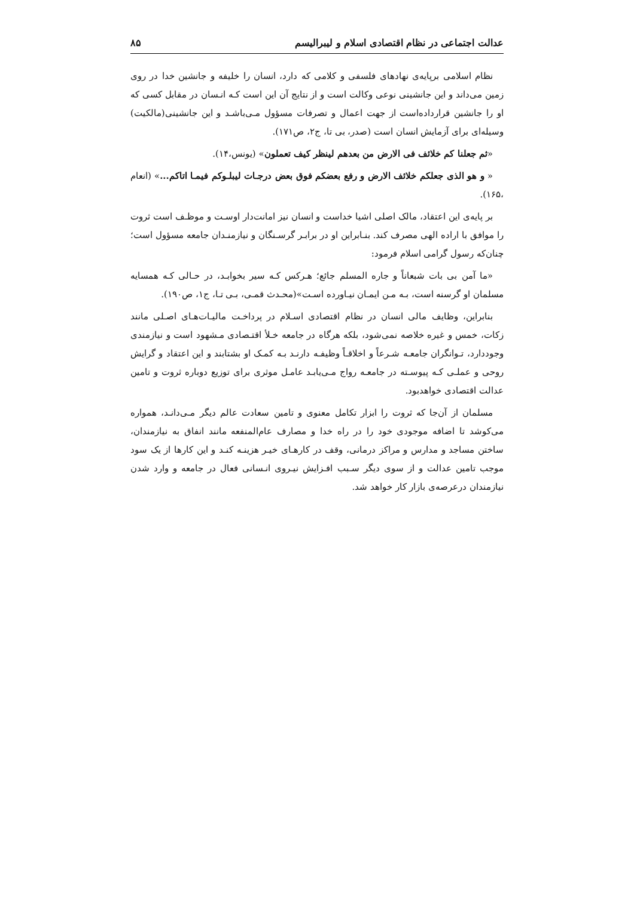عدالت اجتماعی در نظام اقتصادی اسلام و لیبرالیسم ۸۵
نظام اسلامی برپایه‌ی نهادهای فلسفی و کلامی که دارد، انسان را خلیفه و جانشین خدا در روی زمین می‌داند و این جانشینی نوعی وکالت است و از نتایج آن این است کـه انـسان در مقابل کسی که او را جانشین قرارداده‌است از جهت اعمال و تصرفات مسؤول مـی‌باشـد و این جانشینی(مالکیت) وسیله‌ای برای آزمایش انسان است (صدر، بی تا، ج۲، ص۱۷۱).
«ثم جعلنا کم خلائف فی الارض من بعدهم لینظر کیف تعملون» (یونس،۱۴).
« و هو الذی جعلکم خلائف الارض و رفع بعضکم فوق بعض درجـات لیبلـوکم فیمـا اتاکم...» (انعام ،۱۶۵).
بر پایه‌ی این اعتقاد، مالک اصلی اشیا خداست و انسان نیز امانت‌دار اوسـت و موظـف است ثروت را موافق با اراده الهی مصرف کند. بنـابراین او در برابـر گرسـنگان و نیازمنـدان جامعه مسؤول است؛ چنان‌که رسول گرامی اسلام فرمود:
«ما آمن بی بات شبعاناً و جاره المسلم جائع؛ هـرکس کـه سیر بخوابـد، در حـالی کـه همسایه مسلمان او گرسنه است، بـه مـن ایمـان نیـاورده اسـت»(محـدث قمـی، بـی تـا، ج۱، ص۱۹۰).
بنابراین، وظایف مالی انسان در نظام اقتصادی اسـلام در پرداخـت مالیـات‌هـای اصـلی مانند زکات، خمس و غیره خلاصه نمی‌شود، بلکه هرگاه در جامعه خـلأ اقتـصادی مـشهود است و نیازمندی وجوددارد، تـوانگران جامعـه شـرعاً و اخلاقـاً وظیفـه دارنـد بـه کمـک او بشتابند و این اعتقاد و گرایش روحی و عملـی کـه پیوسـته در جامعـه رواج مـی‌یابـد عامـل موثری برای توزیع دوباره ثروت و تامین عدالت اقتصادی خواهدبود.
مسلمان از آن‌جا که ثروت را ابزار تکامل معنوی و تامین سعادت عالم دیگر مـی‌دانـد، همواره می‌کوشد تا اضافه موجودی خود را در راه خدا و مصارف عام‌المنفعه مانند انفاق به نیازمندان، ساختن مساجد و مدارس و مراکز درمانی، وقف در کارهـای خیـر هزینـه کنـد و این کارها از یک سود موجب تامین عدالت و از سوی دیگر سـبب افـزایش نیـروی انـسانی فعال در جامعه و وارد شدن نیازمندان درعرصه‌ی بازار کار خواهد شد.